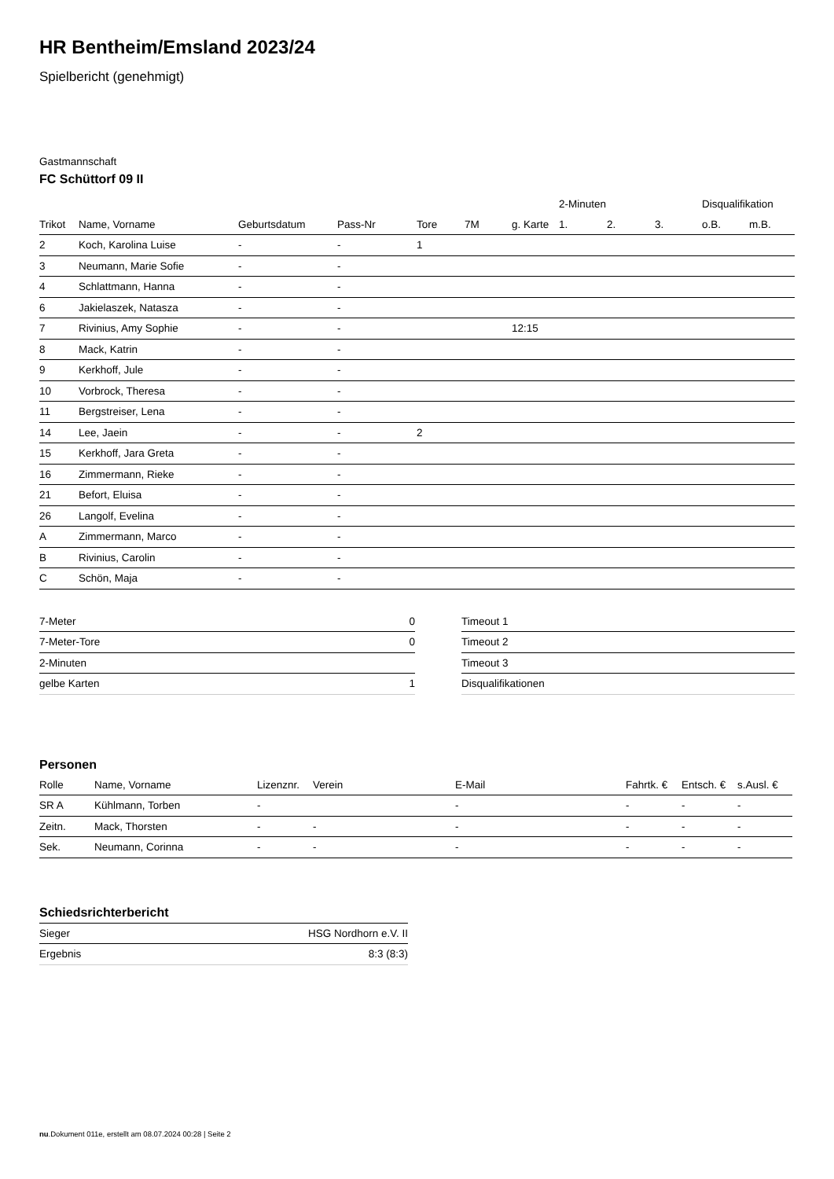HR Bentheim/Emsland 2023/24
Spielbericht (genehmigt)
Gastmannschaft
FC Schüttorf 09 II
| | | | | | | | 2-Minuten | | | Disqualifikation | |
| --- | --- | --- | --- | --- | --- | --- | --- | --- | --- | --- | --- |
| Trikot | Name, Vorname | Geburtsdatum | Pass-Nr | Tore | 7M | g. Karte | 1. | 2. | 3. | o.B. | m.B. |
| 2 | Koch, Karolina Luise | - | - | 1 | | | | | | | |
| 3 | Neumann, Marie Sofie | - | - | | | | | | | | |
| 4 | Schlattmann, Hanna | - | - | | | | | | | | |
| 6 | Jakielaszek, Natasza | - | - | | | | | | | | |
| 7 | Rivinius, Amy Sophie | - | - | | | 12:15 | | | | | |
| 8 | Mack, Katrin | - | - | | | | | | | | |
| 9 | Kerkhoff, Jule | - | - | | | | | | | | |
| 10 | Vorbrock, Theresa | - | - | | | | | | | | |
| 11 | Bergstreiser, Lena | - | - | | | | | | | | |
| 14 | Lee, Jaein | - | - | 2 | | | | | | | |
| 15 | Kerkhoff, Jara Greta | - | - | | | | | | | | |
| 16 | Zimmermann, Rieke | - | - | | | | | | | | |
| 21 | Befort, Eluisa | - | - | | | | | | | | |
| 26 | Langolf, Evelina | - | - | | | | | | | | |
| A | Zimmermann, Marco | - | - | | | | | | | | |
| B | Rivinius, Carolin | - | - | | | | | | | | |
| C | Schön, Maja | - | - | | | | | | | | |
| 7-Meter | 0 |
| 7-Meter-Tore | 0 |
| 2-Minuten | |
| gelbe Karten | 1 |
| Timeout 1 |
| Timeout 2 |
| Timeout 3 |
| Disqualifikationen |
Personen
| Rolle | Name, Vorname | Lizenznr. | Verein | E-Mail | Fahrtk. € | Entsch. € | s.Ausl. € |
| --- | --- | --- | --- | --- | --- | --- | --- |
| SR A | Kühlmann, Torben | - | | - | - | - | - |
| Zeitn. | Mack, Thorsten | - | - | - | - | - | - |
| Sek. | Neumann, Corinna | - | - | - | - | - | - |
Schiedsrichterbericht
| Sieger | HSG Nordhorn e.V. II |
| Ergebnis | 8:3 (8:3) |
nu.Dokument 011e, erstellt am 08.07.2024 00:28 | Seite 2